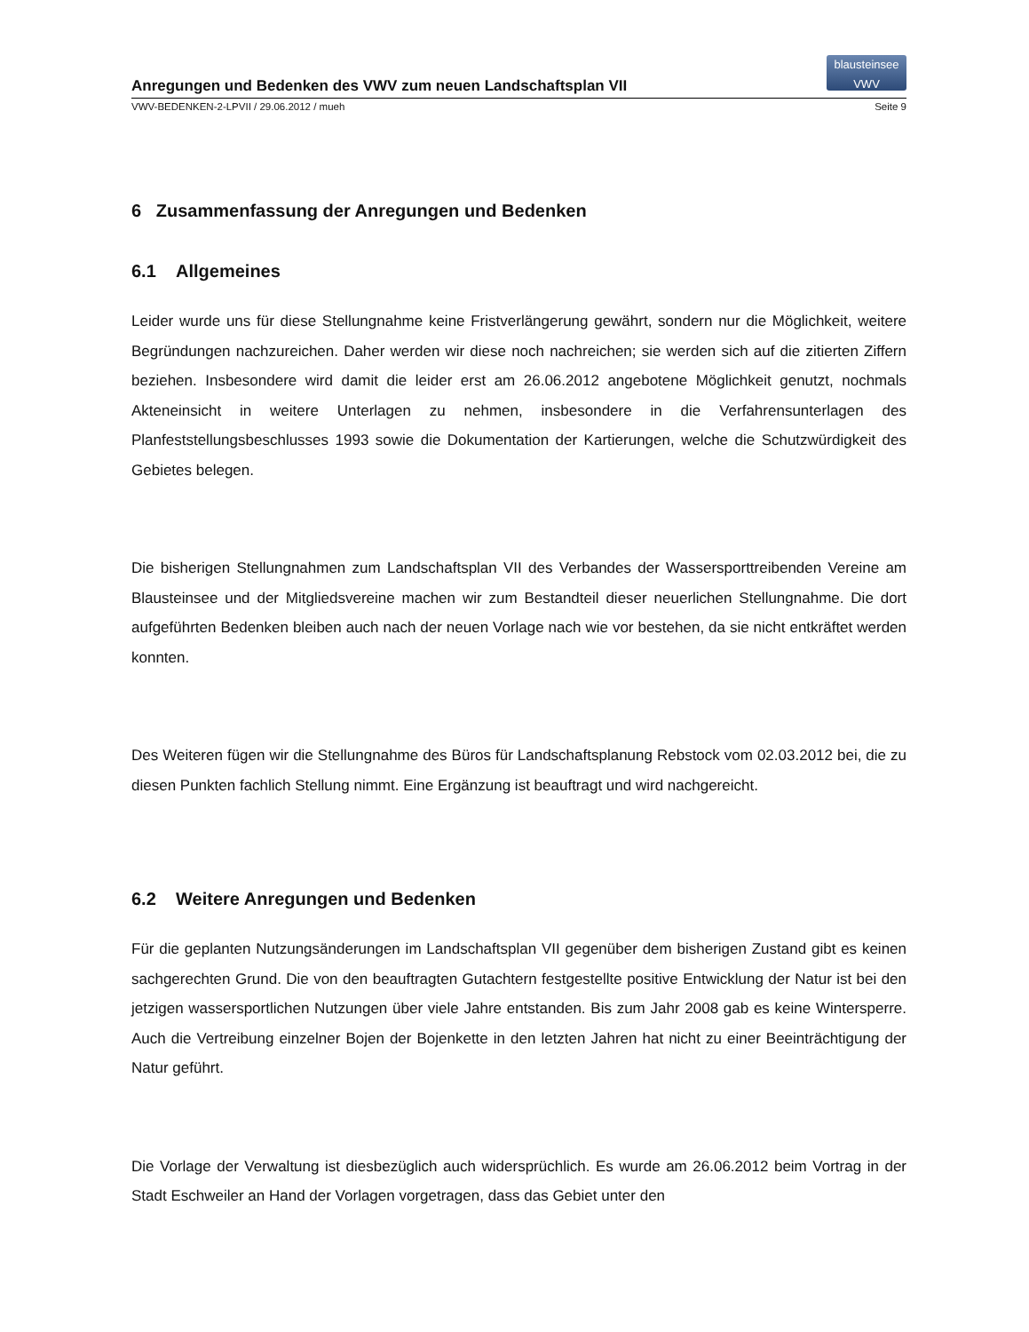Anregungen und Bedenken des VWV zum neuen Landschaftsplan VII
blausteinsee
VWV
VWV-BEDENKEN-2-LPVII / 29.06.2012 / mueh Seite 9
6 Zusammenfassung der Anregungen und Bedenken
6.1 Allgemeines
Leider wurde uns für diese Stellungnahme keine Fristverlängerung gewährt, sondern nur die Möglichkeit, weitere Begründungen nachzureichen. Daher werden wir diese noch nachreichen; sie werden sich auf die zitierten Ziffern beziehen. Insbesondere wird damit die leider erst am 26.06.2012 angebotene Möglichkeit genutzt, nochmals Akteneinsicht in weitere Unterlagen zu nehmen, insbesondere in die Verfahrensunterlagen des Planfeststellungsbeschlusses 1993 sowie die Dokumentation der Kartierungen, welche die Schutzwürdigkeit des Gebietes belegen.
Die bisherigen Stellungnahmen zum Landschaftsplan VII des Verbandes der Wassersporttreibenden Vereine am Blausteinsee und der Mitgliedsvereine machen wir zum Bestandteil dieser neuerlichen Stellungnahme. Die dort aufgeführten Bedenken bleiben auch nach der neuen Vorlage nach wie vor bestehen, da sie nicht entkräftet werden konnten.
Des Weiteren fügen wir die Stellungnahme des Büros für Landschaftsplanung Rebstock vom 02.03.2012 bei, die zu diesen Punkten fachlich Stellung nimmt. Eine Ergänzung ist beauftragt und wird nachgereicht.
6.2 Weitere Anregungen und Bedenken
Für die geplanten Nutzungsänderungen im Landschaftsplan VII gegenüber dem bisherigen Zustand gibt es keinen sachgerechten Grund. Die von den beauftragten Gutachtern festgestellte positive Entwicklung der Natur ist bei den jetzigen wassersportlichen Nutzungen über viele Jahre entstanden. Bis zum Jahr 2008 gab es keine Wintersperre. Auch die Vertreibung einzelner Bojen der Bojenkette in den letzten Jahren hat nicht zu einer Beeinträchtigung der Natur geführt.
Die Vorlage der Verwaltung ist diesbezüglich auch widersprüchlich. Es wurde am 26.06.2012 beim Vortrag in der Stadt Eschweiler an Hand der Vorlagen vorgetragen, dass das Gebiet unter den